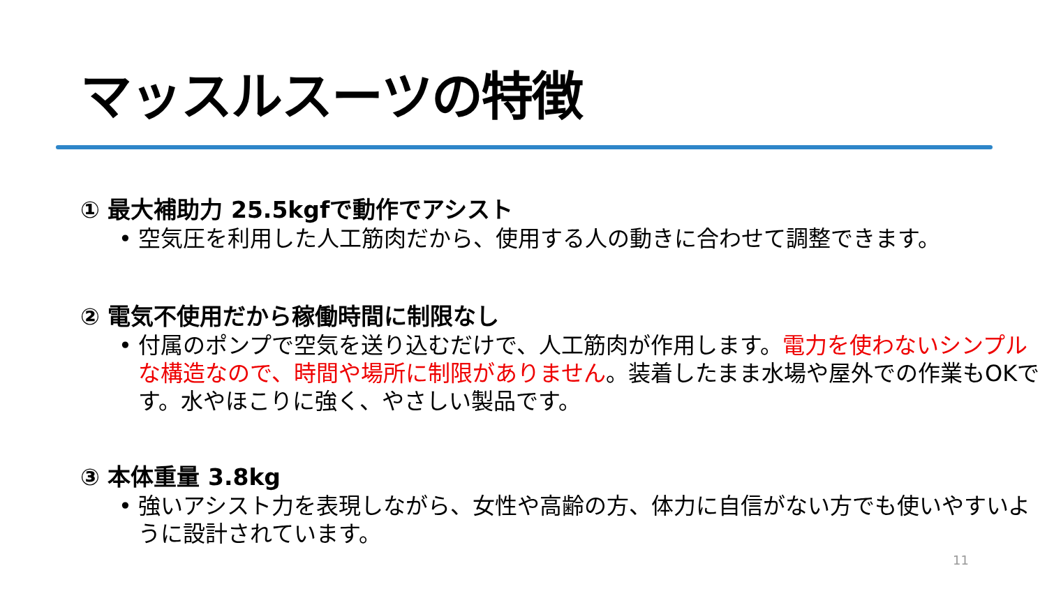マッスルスーツの特徴
① 最大補助力 25.5kgfで動作でアシスト
• 空気圧を利用した人工筋肉だから、使用する人の動きに合わせて調整できます。
② 電気不使用だから稼働時間に制限なし
• 付属のポンプで空気を送り込むだけで、人工筋肉が作用します。電力を使わないシンプルな構造なので、時間や場所に制限がありません。装着したまま水場や屋外での作業もOKです。水やほこりに強く、やさしい製品です。
③ 本体重量 3.8kg
• 強いアシスト力を表現しながら、女性や高齢の方、体力に自信がない方でも使いやすいように設計されています。
11